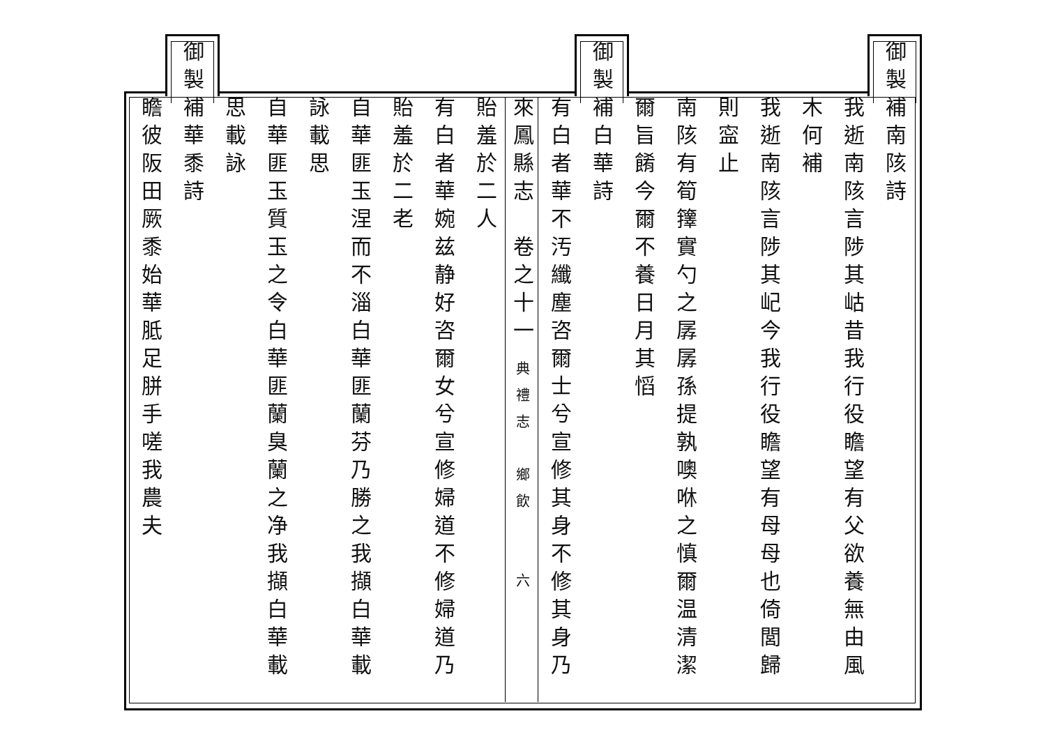御製補南陔詩
我逝南陔言陟其岵昔我行役瞻望有父欲養無由風
木何補
我逝南陔言陟其屺今我行役瞻望有母母也倚閭歸
則寍止
南陔有筍籜實勺之孱孱孫提孰噢咻之慎爾温清潔
爾旨餚今爾不養日月其慆
御製補白華詩
有白者華不汚纖塵咨爾士兮宣修其身不修其身乃
來鳳縣志　卷之十一 典禮志　鄉飲　　六
貽羞於二人
有白者華婉兹静好咨爾女兮宣修婦道不修婦道乃
貽羞於二老
自華匪玉涅而不淄白華匪蘭芬乃勝之我擷白華載
詠載思
自華匪玉質玉之令白華匪蘭臭蘭之净我擷白華載
思載詠
御製補華黍詩
瞻彼阪田厥黍始華胝足胼手嗟我農夫